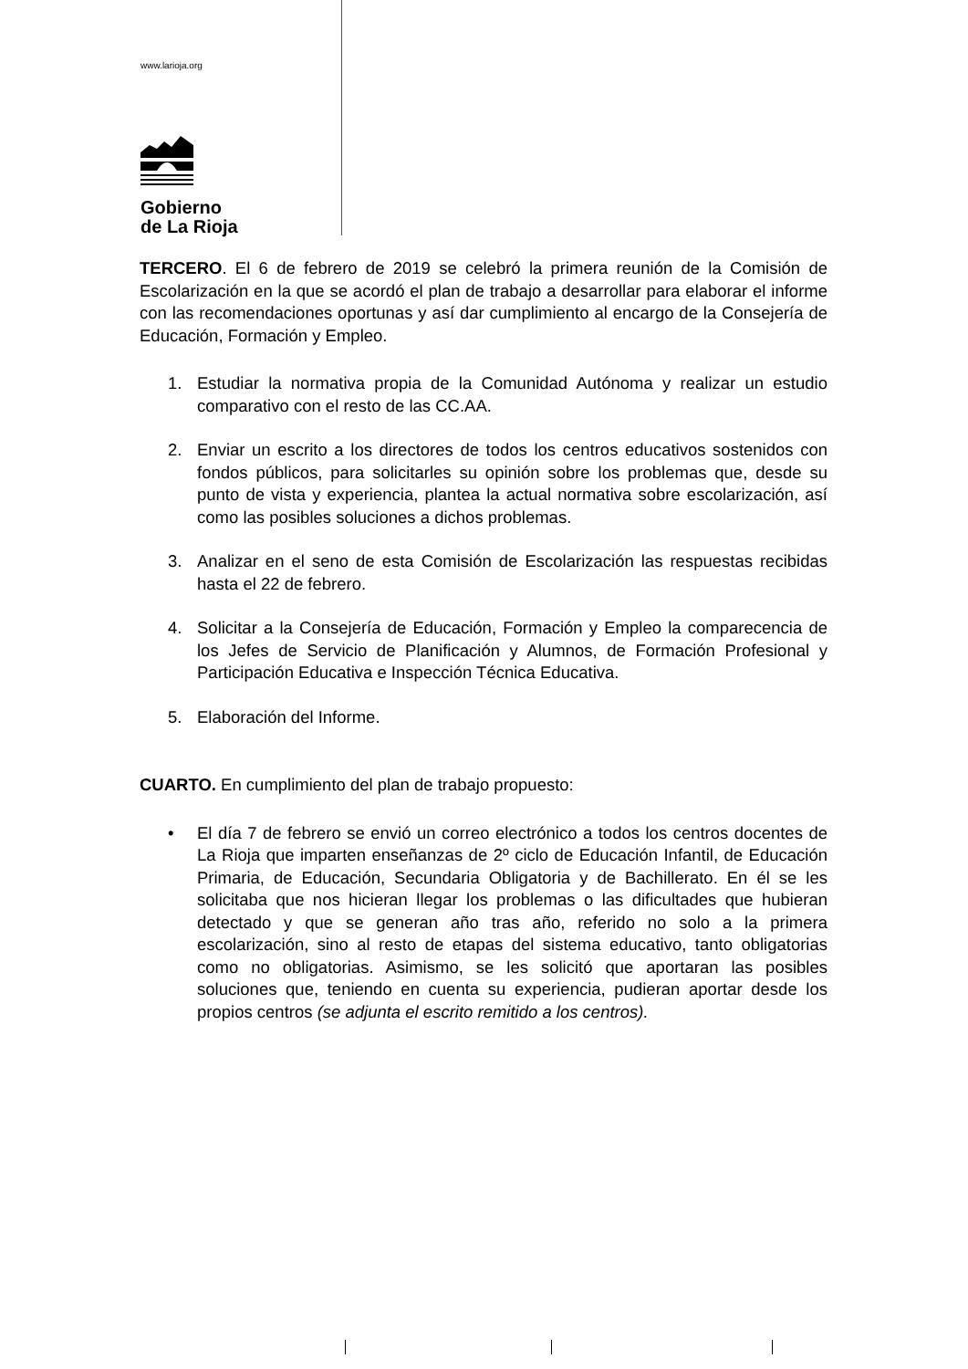www.larioja.org
Gobierno
de La Rioja
TERCERO. El 6 de febrero de 2019 se celebró la primera reunión de la Comisión de Escolarización en la que se acordó el plan de trabajo a desarrollar para elaborar el informe con las recomendaciones oportunas y así dar cumplimiento al encargo de la Consejería de Educación, Formación y Empleo.
1. Estudiar la normativa propia de la Comunidad Autónoma y realizar un estudio comparativo con el resto de las CC.AA.
2. Enviar un escrito a los directores de todos los centros educativos sostenidos con fondos públicos, para solicitarles su opinión sobre los problemas que, desde su punto de vista y experiencia, plantea la actual normativa sobre escolarización, así como las posibles soluciones a dichos problemas.
3. Analizar en el seno de esta Comisión de Escolarización las respuestas recibidas hasta el 22 de febrero.
4. Solicitar a la Consejería de Educación, Formación y Empleo la comparecencia de los Jefes de Servicio de Planificación y Alumnos, de Formación Profesional y Participación Educativa e Inspección Técnica Educativa.
5. Elaboración del Informe.
CUARTO. En cumplimiento del plan de trabajo propuesto:
• El día 7 de febrero se envió un correo electrónico a todos los centros docentes de La Rioja que imparten enseñanzas de 2º ciclo de Educación Infantil, de Educación Primaria, de Educación, Secundaria Obligatoria y de Bachillerato. En él se les solicitaba que nos hicieran llegar los problemas o las dificultades que hubieran detectado y que se generan año tras año, referido no solo a la primera escolarización, sino al resto de etapas del sistema educativo, tanto obligatorias como no obligatorias. Asimismo, se les solicitó que aportaran las posibles soluciones que, teniendo en cuenta su experiencia, pudieran aportar desde los propios centros (se adjunta el escrito remitido a los centros).